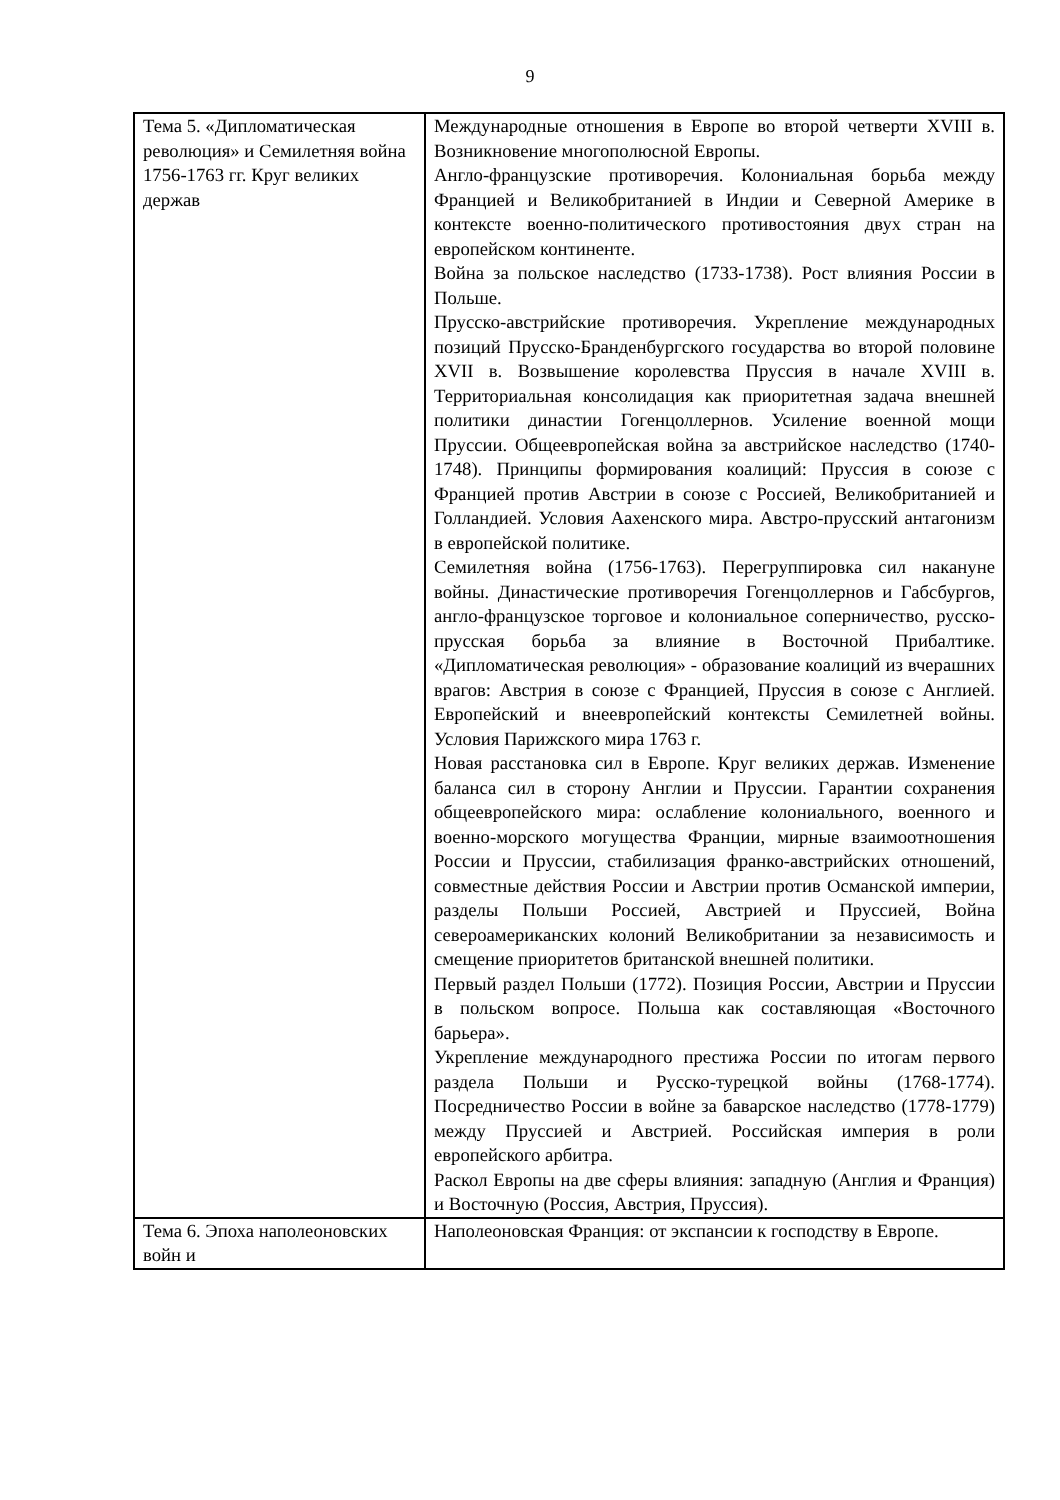9
| Тема 5. «Дипломатическая революция» и Семилетняя война 1756-1763 гг. Круг великих держав | Международные отношения в Европе во второй четверти XVIII в. Возникновение многополюсной Европы. Англо-французские противоречия. Колониальная борьба между Францией и Великобританией в Индии и Северной Америке в контексте военно-политического противостояния двух стран на европейском континенте. Война за польское наследство (1733-1738). Рост влияния России в Польше. Прусско-австрийские противоречия. Укрепление международных позиций Прусско-Бранденбургского государства во второй половине XVII в. Возвышение королевства Пруссия в начале XVIII в. Территориальная консолидация как приоритетная задача внешней политики династии Гогенцоллернов. Усиление военной мощи Пруссии. Общеевропейская война за австрийское наследство (1740-1748). Принципы формирования коалиций: Пруссия в союзе с Францией против Австрии в союзе с Россией, Великобританией и Голландией. Условия Аахенского мира. Австро-прусский антагонизм в европейской политике. Семилетняя война (1756-1763). Перегруппировка сил накануне войны. Династические противоречия Гогенцоллернов и Габсбургов, англо-французское торговое и колониальное соперничество, русско-прусская борьба за влияние в Восточной Прибалтике. «Дипломатическая революция» - образование коалиций из вчерашних врагов: Австрия в союзе с Францией, Пруссия в союзе с Англией. Европейский и внеевропейский контексты Семилетней войны. Условия Парижского мира 1763 г. Новая расстановка сил в Европе. Круг великих держав. Изменение баланса сил в сторону Англии и Пруссии. Гарантии сохранения общеевропейского мира: ослабление колониального, военного и военно-морского могущества Франции, мирные взаимоотношения России и Пруссии, стабилизация франко-австрийских отношений, совместные действия России и Австрии против Османской империи, разделы Польши Россией, Австрией и Пруссией, Война североамериканских колоний Великобритании за независимость и смещение приоритетов британской внешней политики. Первый раздел Польши (1772). Позиция России, Австрии и Пруссии в польском вопросе. Польша как составляющая «Восточного барьера». Укрепление международного престижа России по итогам первого раздела Польши и Русско-турецкой войны (1768-1774). Посредничество России в войне за баварское наследство (1778-1779) между Пруссией и Австрией. Российская империя в роли европейского арбитра. Раскол Европы на две сферы влияния: западную (Англия и Франция) и Восточную (Россия, Австрия, Пруссия). |
| Тема 6. Эпоха наполеоновских войн и | Наполеоновская Франция: от экспансии к господству в Европе. |